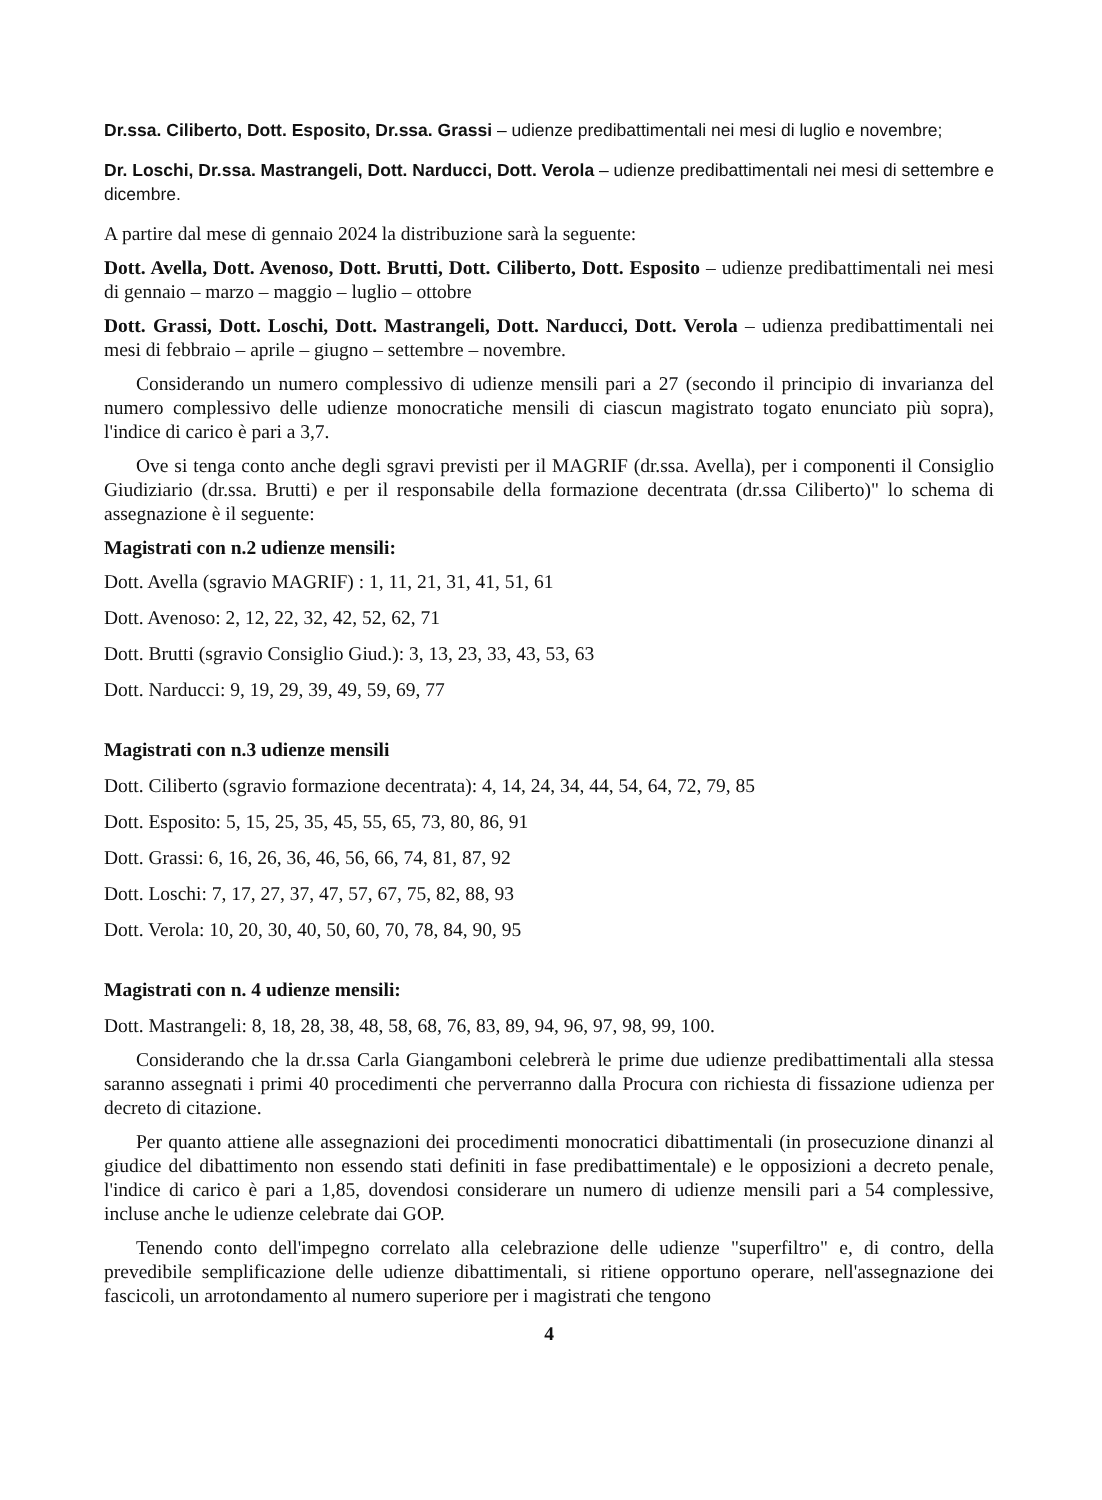Dr.ssa. Ciliberto, Dott. Esposito, Dr.ssa. Grassi – udienze predibattimentali nei mesi di luglio e novembre;
Dr. Loschi, Dr.ssa. Mastrangeli, Dott. Narducci, Dott. Verola – udienze predibattimentali nei mesi di settembre e dicembre.
A partire dal mese di gennaio 2024 la distribuzione sarà la seguente:
Dott. Avella, Dott. Avenoso, Dott. Brutti, Dott. Ciliberto, Dott. Esposito – udienze predibattimentali nei mesi di gennaio – marzo – maggio – luglio – ottobre
Dott. Grassi, Dott. Loschi, Dott. Mastrangeli, Dott. Narducci, Dott. Verola – udienza predibattimentali nei mesi di febbraio – aprile – giugno – settembre – novembre.
Considerando un numero complessivo di udienze mensili pari a 27 (secondo il principio di invarianza del numero complessivo delle udienze monocratiche mensili di ciascun magistrato togato enunciato più sopra), l'indice di carico è pari a 3,7.
Ove si tenga conto anche degli sgravi previsti per il MAGRIF (dr.ssa. Avella), per i componenti il Consiglio Giudiziario (dr.ssa. Brutti) e per il responsabile della formazione decentrata (dr.ssa Ciliberto)" lo schema di assegnazione è il seguente:
Magistrati con n.2 udienze mensili:
Dott. Avella (sgravio MAGRIF) : 1, 11, 21, 31, 41, 51, 61
Dott. Avenoso: 2, 12, 22, 32, 42, 52, 62, 71
Dott. Brutti (sgravio Consiglio Giud.): 3, 13, 23, 33, 43, 53, 63
Dott. Narducci: 9, 19, 29, 39, 49, 59, 69, 77
Magistrati con n.3 udienze mensili
Dott. Ciliberto (sgravio formazione decentrata): 4, 14, 24, 34, 44, 54, 64, 72, 79, 85
Dott. Esposito: 5, 15, 25, 35, 45, 55, 65, 73, 80, 86, 91
Dott. Grassi: 6, 16, 26, 36, 46, 56, 66, 74, 81, 87, 92
Dott. Loschi: 7, 17, 27, 37, 47, 57, 67, 75, 82, 88, 93
Dott. Verola: 10, 20, 30, 40, 50, 60, 70, 78, 84, 90, 95
Magistrati con n. 4 udienze mensili:
Dott. Mastrangeli: 8, 18, 28, 38, 48, 58, 68, 76, 83, 89, 94, 96, 97, 98, 99, 100.
Considerando che la dr.ssa Carla Giangamboni celebrerà le prime due udienze predibattimentali alla stessa saranno assegnati i primi 40 procedimenti che perverranno dalla Procura con richiesta di fissazione udienza per decreto di citazione.
Per quanto attiene alle assegnazioni dei procedimenti monocratici dibattimentali (in prosecuzione dinanzi al giudice del dibattimento non essendo stati definiti in fase predibattimentale) e le opposizioni a decreto penale, l'indice di carico è pari a 1,85, dovendosi considerare un numero di udienze mensili pari a 54 complessive, incluse anche le udienze celebrate dai GOP.
Tenendo conto dell'impegno correlato alla celebrazione delle udienze "superfiltro" e, di contro, della prevedibile semplificazione delle udienze dibattimentali, si ritiene opportuno operare, nell'assegnazione dei fascicoli, un arrotondamento al numero superiore per i magistrati che tengono
4